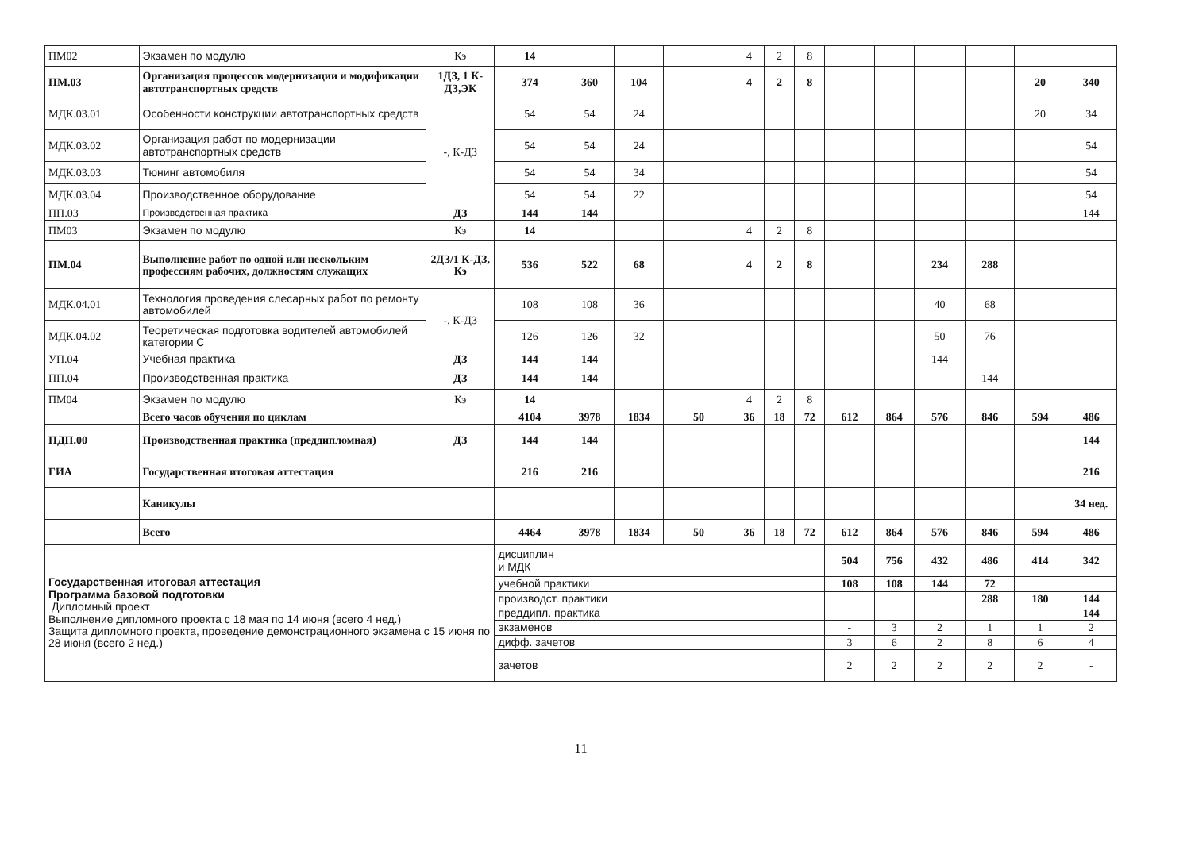| ПМ02 | Экзамен по модулю | Кэ | 14 | | | | 4 | 2 | 8 | | | | | | |
| ПМ.03 | Организация процессов модернизации и модификации автотранспортных средств | 1ДЗ, 1 К-ДЗ,ЭК | 374 | 360 | 104 | | 4 | 2 | 8 | | | | | 20 | 340 |
| МДК.03.01 | Особенности конструкции автотранспортных средств | -, К-ДЗ | 54 | 54 | 24 | | | | | | | | | 20 | 34 |
| МДК.03.02 | Организация работ по модернизации автотранспортных средств | | 54 | 54 | 24 | | | | | | | | | | 54 |
| МДК.03.03 | Тюнинг автомобиля | | 54 | 54 | 34 | | | | | | | | | | 54 |
| МДК.03.04 | Производственное оборудование | | 54 | 54 | 22 | | | | | | | | | | 54 |
| ПП.03 | Производственная практика | ДЗ | 144 | 144 | | | | | | | | | | | 144 |
| ПМ03 | Экзамен по модулю | Кэ | 14 | | | | 4 | 2 | 8 | | | | | | |
| ПМ.04 | Выполнение работ по одной или нескольким профессиям рабочих, должностям служащих | 2ДЗ/1 К-ДЗ, Кэ | 536 | 522 | 68 | | 4 | 2 | 8 | | | 234 | 288 | | |
| МДК.04.01 | Технология проведения слесарных работ по ремонту автомобилей | -, К-ДЗ | 108 | 108 | 36 | | | | | | | 40 | 68 | | |
| МДК.04.02 | Теоретическая подготовка водителей автомобилей категории С | | 126 | 126 | 32 | | | | | | | 50 | 76 | | |
| УП.04 | Учебная практика | ДЗ | 144 | 144 | | | | | | | | 144 | | | |
| ПП.04 | Производственная практика | ДЗ | 144 | 144 | | | | | | | | | 144 | | |
| ПМ04 | Экзамен по модулю | Кэ | 14 | | | | 4 | 2 | 8 | | | | | | |
| | Всего часов обучения по циклам | | 4104 | 3978 | 1834 | 50 | 36 | 18 | 72 | 612 | 864 | 576 | 846 | 594 | 486 |
| ПДП.00 | Производственная практика (преддипломная) | ДЗ | 144 | 144 | | | | | | | | | | | 144 |
| ГИА | Государственная итоговая аттестация | | 216 | 216 | | | | | | | | | | | 216 |
| | Каникулы | | | | | | | | | | | | | | 34 нед. |
| | Всего | | 4464 | 3978 | 1834 | 50 | 36 | 18 | 72 | 612 | 864 | 576 | 846 | 594 | 486 |
| Государственная итоговая аттестация Программа базовой подготовки Дипломный проект Выполнение дипломного проекта с 18 мая по 14 июня (всего 4 нед.) Защита дипломного проекта, проведение демонстрационного экзамена с 15 июня по 28 июня (всего 2 нед.) | | | дисциплин и МДК | | | | | | | 504 | 756 | 432 | 486 | 414 | 342 |
| | | | учебной практики | | | | | | | 108 | 108 | 144 | 72 | | |
| | | | производст. практики | | | | | | | | | | 288 | 180 | 144 |
| | | | преддипл. практика | | | | | | | | | | | | 144 |
| | | | экзаменов | | | | | | | - | 3 | 2 | 1 | 1 | 2 |
| | | | дифф. зачетов | | | | | | | 3 | 6 | 2 | 8 | 6 | 4 |
| | | | зачетов | | | | | | | 2 | 2 | 2 | 2 | 2 | - |
11